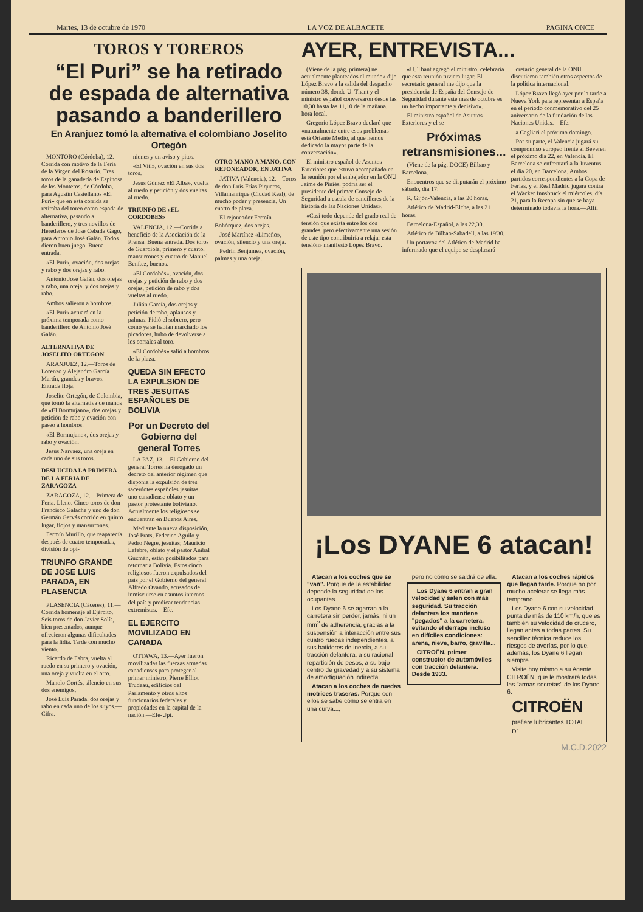Martes, 13 de octubre de 1970 LA VOZ DE ALBACETE PAGINA ONCE
TOROS Y TOREROS
“El Puri” se ha retirado de espada de alternativa pasando a banderillero
En Aranjuez tomó la alternativa el colombiano Joselito Ortegón
MONTORO (Córdoba), 12.—Corrida con motivo de la Feria de la Virgen del Rosario. Tres toros de la ganadería de Espinosa de los Monteros, de Córdoba, para Agustín Castellanos «El Puri» que en esta corrida se retiraba del toreo como espada de alternativa, pasando a banderillero, y tres novillos de Herederos de José Cebada Gago, para Antonio José Galán. Todos dieron buen juego. Buena entrada.
«El Puri», ovación, dos orejas y rabo y dos orejas y rabo.
Antonio José Galán, dos orejas y rabo, una oreja, y dos orejas y rabo.
Ambos salieron a hombros.
«El Puri» actuará en la próxima temporada como banderillero de Antonio José Galán.
ALTERNATIVA DE JOSELITO ORTEGON
ARANJUEZ, 12.—Toros de Lorenzo y Alejandro García Martín, grandes y bravos. Entrada floja.
Joselito Ortegón, de Colombia, que tomó la alternativa de manos de «El Bormujano», dos orejas y petición de rabo y ovación con paseo a hombros.
«El Bormujano», dos orejas y rabo y ovación.
Jesús Narváez, una oreja en cada uno de sus toros.
DESLUCIDA LA PRIMERA DE LA FERIA DE ZARAGOZA
ZARAGOZA, 12.—Primera de Feria. Lleno. Cinco toros de don Francisco Galache y uno de don Germán Gervás corrido en quinto lugar, flojos y mansurrones.
Fermín Murillo, que reaparecía después de cuatro temporadas, división de opi-
TRIUNFO GRANDE DE JOSE LUIS PARADA, EN PLASENCIA
PLASENCIA (Cáceres), 11.—Corrida homenaje al Ejército. Seis toros de don Javier Solís, bien presentados, aunque ofrecieron algunas dificultades para la lidia. Tarde con mucho viento.
Ricardo de Fabra, vuelta al ruedo en su primero y ovación, una oreja y vuelta en el otro.
Manolo Cortés, silencio en sus dos enemigos.
José Luis Parada, dos orejas y rabo en cada uno de los suyos.—Cifra.
niones y un aviso y pitos.
«El Viti», ovación en sus dos toros.
Jesús Gómez «El Alba», vuelta al ruedo y petición y dos vueltas al ruedo.
TRIUNFO DE «EL CORDOBES»
VALENCIA, 12.—Corrida a beneficio de la Asociación de la Prensa. Buena entrada. Dos toros de Guardiola, primero y cuarto, mansurrones y cuatro de Manuel Benítez, buenos.
«El Cordobés», ovación, dos orejas y petición de rabo y dos orejas, petición de rabo y dos vueltas al ruedo.
Julián García, dos orejas y petición de rabo, aplausos y palmas. Pidió el sobrero, pero como ya se habían marchado los picadores, hubo de devolverse a los corrales al toro.
«El Cordobés» salió a hombros de la plaza.
QUEDA SIN EFECTO LA EXPULSION DE TRES JESUITAS ESPAÑOLES DE BOLIVIA
Por un Decreto del Gobierno del general Torres
LA PAZ, 13.—El Gobierno del general Torres ha derogado un decreto del anterior régimen que disponía la expulsión de tres sacerdotes españoles jesuitas, uno canadiense oblato y un pastor protestante boliviano. Actualmente los religiosos se encuentran en Buenos Aires.
Mediante la nueva disposición, José Prats, Federico Aguilo y Pedro Negre, jesuitas; Mauricio Lefebre, oblato y el pastor Aníbal Guzmán, están posibilitados para retornar a Bolivia. Estos cinco religiosos fueron expulsados del país por el Gobierno del general Alfredo Ovando, acusados de inmiscuirse en asuntos internos del país y predicar tendencias extremistas.—Efe.
EL EJERCITO MOVILIZADO EN CANADA
OTTAWA, 13.—Ayer fueron movilizadas las fuerzas armadas canadienses para proteger al primer ministro, Pierre Elliot Trudeau, edificios del Parlamento y otros altos funcionarios federales y propiedades en la capital de la nación.—Efe-Upi.
OTRO MANO A MANO, CON REJONEADOR, EN JATIVA
JATIVA (Valencia), 12.—Toros de don Luis Frías Piqueras, Villamanrique (Ciudad Real), de mucho poder y presencia. Un cuarto de plaza.
El rejoneador Fermín Bohórquez, dos orejas.
José Martínez «Limeño», ovación, silencio y una oreja.
Pedrín Benjumea, ovación, palmas y una oreja.
AYER, ENTREVISTA...
(Viene de la pág. primera) ne actualmente planteados el mundo» dijo López Bravo a la salida del despacho número 38, donde U. Thant y el ministro español conversaron desde las 10,30 hasta las 11,10 de la mañana, hora local.
Gregorio López Bravo declaró que «naturalmente entre esos problemas está Oriente Medio, al que hemos dedicado la mayor parte de la conversación».
El ministro español de Asuntos Exteriores que estuvo acompañado en la reunión por el embajador en la ONU Jaime de Piniés, podría ser el presidente del primer Consejo de Seguridad a escala de cancilleres de la historia de las Naciones Unidas».
«Casi todo depende del grado real de tensión que exista entre los dos grandes, pero efectivamente una sesión de este tipo contribuiría a relajar esta tensión» manifestó López Bravo.
«U. Thant agregó el ministro, celebraría que esta reunión tuviera lugar. El secretario general me dijo que la presidencia de España del Consejo de Seguridad durante este mes de octubre es un hecho importante y decisivo».
El ministro español de Asuntos Exteriores y el se-
Próximas retransmisiones...
(Viene de la pág. DOCE) Bilbao y Barcelona.
Encuentros que se disputarán el próximo sábado, día 17:
R. Gijón-Valencia, a las 20 horas.
Atlético de Madrid-Elche, a las 21 horas.
Barcelona-Español, a las 22,30.
Atlético de Bilbao-Sabadell, a las 19'30.
Un portavoz del Atlético de Madrid ha informado que el equipo se desplazará
cretario general de la ONU discutieron también otros aspectos de la política internacional.
López Bravo llegó ayer por la tarde a Nueva York para representar a España en el período conmemorativo del 25 aniversario de la fundación de las Naciones Unidas.—Efe.
a Cagliari el próximo domingo.
Por su parte, el Valencia jugará su compromiso europeo frente al Beveren el próximo día 22, en Valencia. El Barcelona se enfrentará a la Juventus el día 20, en Barcelona. Ambos partidos correspondientes a la Copa de Ferias, y el Real Madrid jugará contra el Wacker Innsbruck el miércoles, día 21, para la Recopa sin que se haya determinado todavía la hora.—Alfil
¡Los DYANE 6 atacan!
Atacan a los coches que se "van". Porque de la estabilidad depende la seguridad de los ocupantes.
Los Dyane 6 se agarran a la carretera sin perder, jamás, ni un mm<sup>2</sup> de adherencia, gracias a la suspensión a interacción entre sus cuatro ruedas independientes, a sus batidores de inercia, a su tracción delantera, a su racional repartición de pesos, a su bajo centro de gravedad y a su sistema de amortiguación indirecta.
Atacan a los coches de ruedas motrices traseras. Porque con ellos se sabe cómo se entra en una curva...,
pero no cómo se saldrá de ella.
Los Dyane 6 entran a gran velocidad y salen con más seguridad. Su tracción delantera los mantiene "pegados" a la carretera, evitando el derrape incluso en difíciles condiciones: arena, nieve, barro, gravilla...
CITROËN, primer constructor de automóviles con tracción delantera. Desde 1933.
Atacan a los coches rápidos que llegan tarde. Porque no por mucho acelerar se llega más temprano.
Los Dyane 6 con su velocidad punta de más de 110 km/h, que es también su velocidad de crucero, llegan antes a todas partes. Su sencillez técnica reduce los riesgos de averías, por lo que, además, los Dyane 6 llegan siempre.
Visite hoy mismo a su Agente CITROËN, que le mostrará todas las "armas secretas" de los Dyane 6.
CITROËN
prefiere lubricantes TOTAL
D1
M.C.D.2022